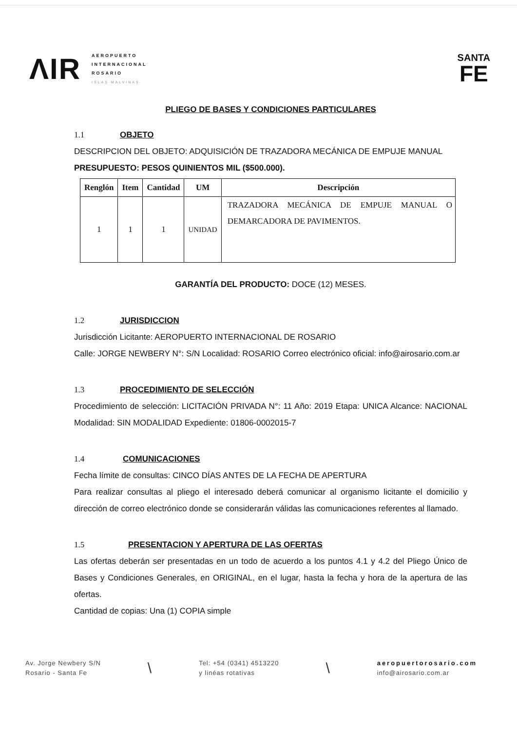ΛIR
AEROPUERTO
INTERNACIONAL
ROSARIO
ISLAS MALVINAS
SANTA
FE
PLIEGO DE BASES Y CONDICIONES PARTICULARES
1.1 OBJETO
DESCRIPCION DEL OBJETO: ADQUISICIÓN DE TRAZADORA MECÁNICA DE EMPUJE MANUAL
PRESUPUESTO: PESOS QUINIENTOS MIL ($500.000).
| Renglón | Item | Cantidad | UM | Descripción |
| --- | --- | --- | --- | --- |
| 1 | 1 | 1 | UNIDAD | TRAZADORA MECÁNICA DE EMPUJE MANUAL O DEMARCADORA DE PAVIMENTOS. |
GARANTÍA DEL PRODUCTO: DOCE (12) MESES.
1.2 JURISDICCION
Jurisdicción Licitante: AEROPUERTO INTERNACIONAL DE ROSARIO
Calle: JORGE NEWBERY N°: S/N Localidad: ROSARIO Correo electrónico oficial: info@airosario.com.ar
1.3 PROCEDIMIENTO DE SELECCIÓN
Procedimiento de selección: LICITACIÓN PRIVADA N°: 11 Año: 2019 Etapa: UNICA Alcance: NACIONAL Modalidad: SIN MODALIDAD Expediente: 01806-0002015-7
1.4 COMUNICACIONES
Fecha límite de consultas: CINCO DÍAS ANTES DE LA FECHA DE APERTURA
Para realizar consultas al pliego el interesado deberá comunicar al organismo licitante el domicilio y dirección de correo electrónico donde se considerarán válidas las comunicaciones referentes al llamado.
1.5 PRESENTACION Y APERTURA DE LAS OFERTAS
Las ofertas deberán ser presentadas en un todo de acuerdo a los puntos 4.1 y 4.2 del Pliego Único de Bases y Condiciones Generales, en ORIGINAL, en el lugar, hasta la fecha y hora de la apertura de las ofertas.
Cantidad de copias: Una (1) COPIA simple
Av. Jorge Newbery S/N
Rosario - Santa Fe
\
Tel: +54 (0341) 4513220
y linéas rotativas
\
aeropuertorosario.com
info@airosario.com.ar